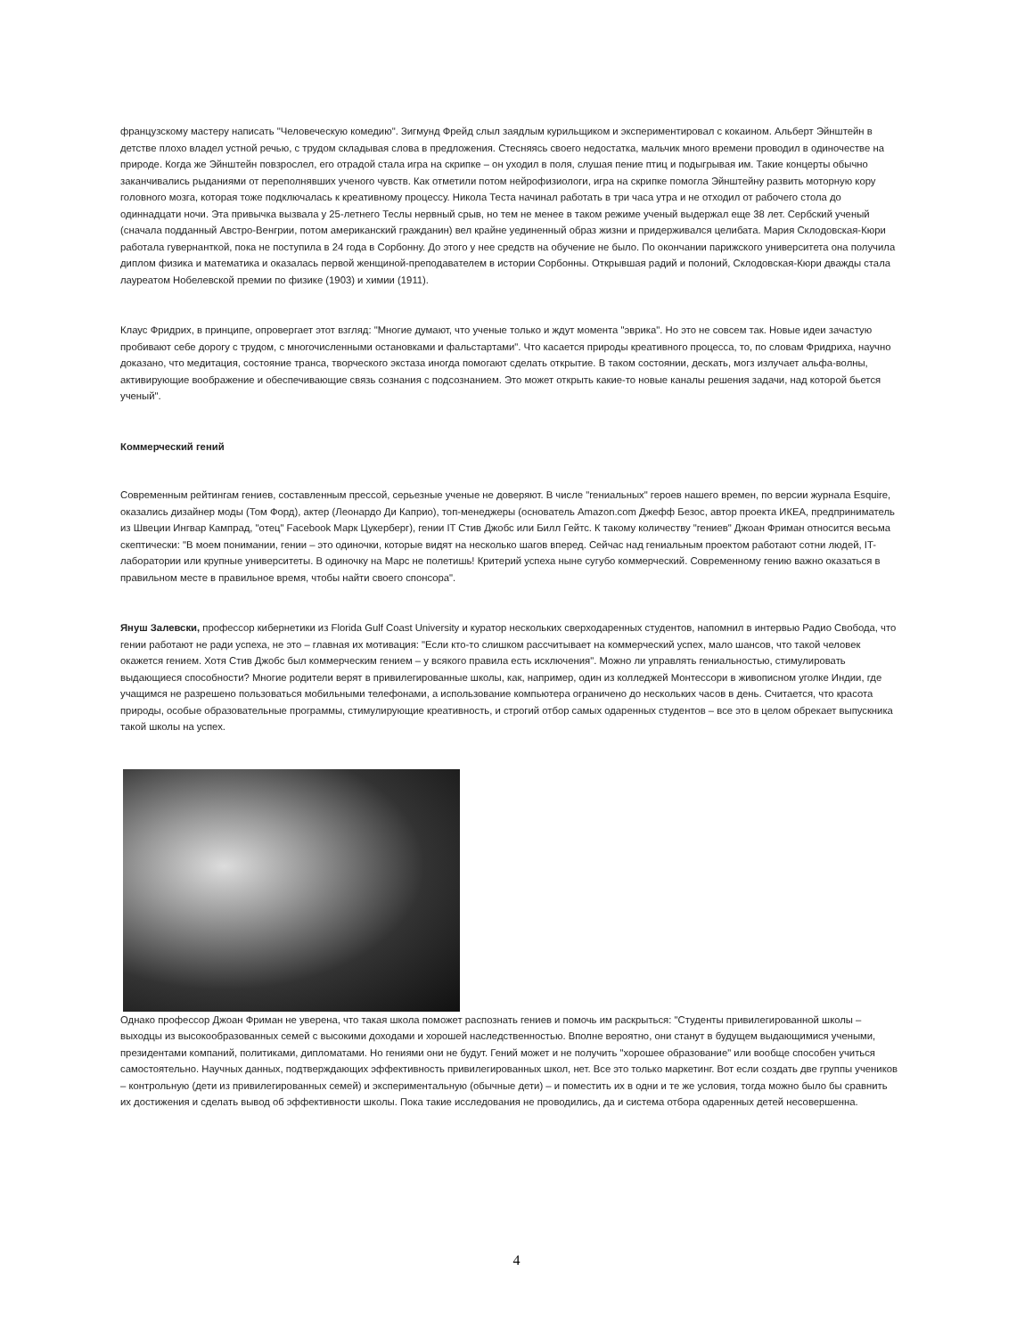французскому мастеру написать "Человеческую комедию". Зигмунд Фрейд слыл заядлым курильщиком и экспериментировал с кокаином. Альберт Эйнштейн в детстве плохо владел устной речью, с трудом складывая слова в предложения. Стесняясь своего недостатка, мальчик много времени проводил в одиночестве на природе. Когда же Эйнштейн повзрослел, его отрадой стала игра на скрипке – он уходил в поля, слушая пение птиц и подыгрывая им. Такие концерты обычно заканчивались рыданиями от переполнявших ученого чувств. Как отметили потом нейрофизиологи, игра на скрипке помогла Эйнштейну развить моторную кору головного мозга, которая тоже подключалась к креативному процессу. Никола Теста начинал работать в три часа утра и не отходил от рабочего стола до одиннадцати ночи. Эта привычка вызвала у 25-летнего Теслы нервный срыв, но тем не менее в таком режиме ученый выдержал еще 38 лет. Сербский ученый (сначала подданный Австро-Венгрии, потом американский гражданин) вел крайне уединенный образ жизни и придерживался целибата. Мария Склодовская-Кюри работала гувернанткой, пока не поступила в 24 года в Сорбонну. До этого у нее средств на обучение не было. По окончании парижского университета она получила диплом физика и математика и оказалась первой женщиной-преподавателем в истории Сорбонны. Открывшая радий и полоний, Склодовская-Кюри дважды стала лауреатом Нобелевской премии по физике (1903) и химии (1911).
Клаус Фридрих, в принципе, опровергает этот взгляд: "Многие думают, что ученые только и ждут момента "эврика". Но это не совсем так. Новые идеи зачастую пробивают себе дорогу с трудом, с многочисленными остановками и фальстартами". Что касается природы креативного процесса, то, по словам Фридриха, научно доказано, что медитация, состояние транса, творческого экстаза иногда помогают сделать открытие. В таком состоянии, дескать, могз излучает альфа-волны, активирующие воображение и обеспечивающие связь сознания с подсознанием. Это может открыть какие-то новые каналы решения задачи, над которой бьется ученый".
Коммерческий гений
Современным рейтингам гениев, составленным прессой, серьезные ученые не доверяют. В числе "гениальных" героев нашего времен, по версии журнала Esquire, оказались дизайнер моды (Том Форд), актер (Леонардо Ди Каприо), топ-менеджеры (основатель Amazon.com Джефф Безос, автор проекта ИКЕА, предприниматель из Швеции Ингвар Кампрад, "отец" Facebook Марк Цукерберг), гении IT Стив Джобс или Билл Гейтс. К такому количеству "гениев" Джоан Фриман относится весьма скептически: "В моем понимании, гении – это одиночки, которые видят на несколько шагов вперед. Сейчас над гениальным проектом работают сотни людей, IT-лаборатории или крупные университеты. В одиночку на Марс не полетишь! Критерий успеха ныне сугубо коммерческий. Современному гению важно оказаться в правильном месте в правильное время, чтобы найти своего спонсора".
Януш Залевски, профессор кибернетики из Florida Gulf Coast University и куратор нескольких сверходаренных студентов, напомнил в интервью Радио Свобода, что гении работают не ради успеха, не это – главная их мотивация: "Если кто-то слишком рассчитывает на коммерческий успех, мало шансов, что такой человек окажется гением. Хотя Стив Джобс был коммерческим гением – у всякого правила есть исключения". Можно ли управлять гениальностью, стимулировать выдающиеся способности? Многие родители верят в привилегированные школы, как, например, один из колледжей Монтессори в живописном уголке Индии, где учащимся не разрешено пользоваться мобильными телефонами, а использование компьютера ограничено до нескольких часов в день. Считается, что красота природы, особые образовательные программы, стимулирующие креативность, и строгий отбор самых одаренных студентов – все это в целом обрекает выпускника такой школы на успех.
Однако профессор Джоан Фриман не уверена, что такая школа поможет распознать гениев и помочь им раскрыться: "Студенты привилегированной школы – выходцы из высокообразованных семей с высокими доходами и хорошей наследственностью. Вполне вероятно, они станут в будущем выдающимися учеными, президентами компаний, политиками, дипломатами. Но гениями они не будут. Гений может и не получить "хорошее образование" или вообще способен учиться самостоятельно. Научных данных, подтверждающих эффективность привилегированных школ, нет. Все это только маркетинг. Вот если создать две группы учеников – контрольную (дети из привилегированных семей) и экспериментальную (обычные дети) – и поместить их в одни и те же условия, тогда можно было бы сравнить их достижения и сделать вывод об эффективности школы. Пока такие исследования не проводились, да и система отбора одаренных детей несовершенна.
4